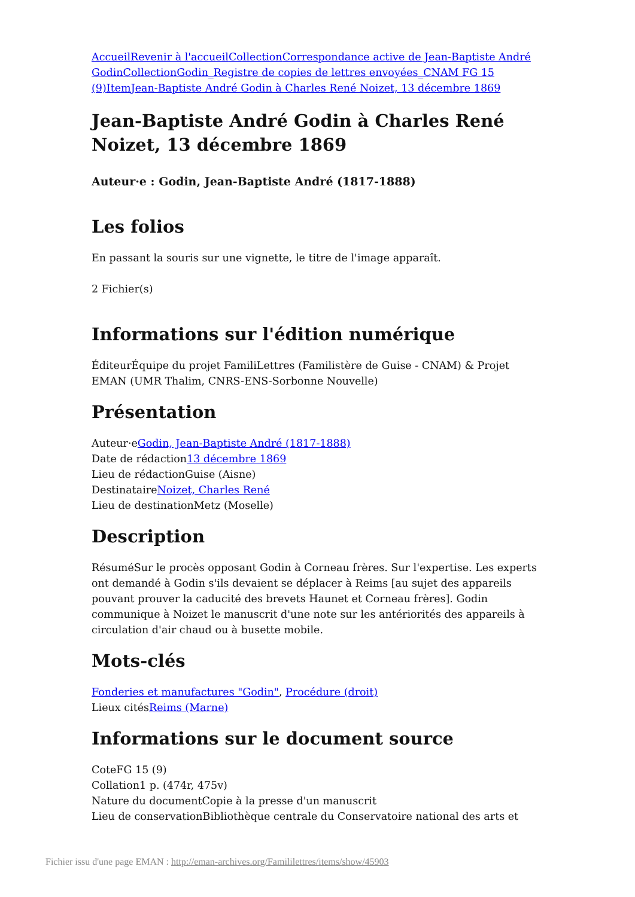Accueil Revenir à l'accueil Collection Correspondance active de Jean-Baptiste André Godin Collection Godin_Registre de copies de lettres envoyées_CNAM FG 15 (9) Item Jean-Baptiste André Godin à Charles René Noizet, 13 décembre 1869
Jean-Baptiste André Godin à Charles René Noizet, 13 décembre 1869
Auteur·e : Godin, Jean-Baptiste André (1817-1888)
Les folios
En passant la souris sur une vignette, le titre de l'image apparaît.
2 Fichier(s)
Informations sur l'édition numérique
ÉditeurÉquipe du projet FamiliLettres (Familistère de Guise - CNAM) & Projet EMAN (UMR Thalim, CNRS-ENS-Sorbonne Nouvelle)
Présentation
Auteur·eGodin, Jean-Baptiste André (1817-1888)
Date de rédaction13 décembre 1869
Lieu de rédactionGuise (Aisne)
DestinataireNoizet, Charles René
Lieu de destinationMetz (Moselle)
Description
RésuméSur le procès opposant Godin à Corneau frères. Sur l'expertise. Les experts ont demandé à Godin s'ils devaient se déplacer à Reims [au sujet des appareils pouvant prouver la caducité des brevets Haunet et Corneau frères]. Godin communique à Noizet le manuscrit d'une note sur les antériorités des appareils à circulation d'air chaud ou à busette mobile.
Mots-clés
Fonderies et manufactures "Godin", Procédure (droit)
Lieux citésReims (Marne)
Informations sur le document source
CoteFG 15 (9)
Collation1 p. (474r, 475v)
Nature du documentCopie à la presse d'un manuscrit
Lieu de conservationBibliothèque centrale du Conservatoire national des arts et
Fichier issu d'une page EMAN : http://eman-archives.org/Famililettres/items/show/45903